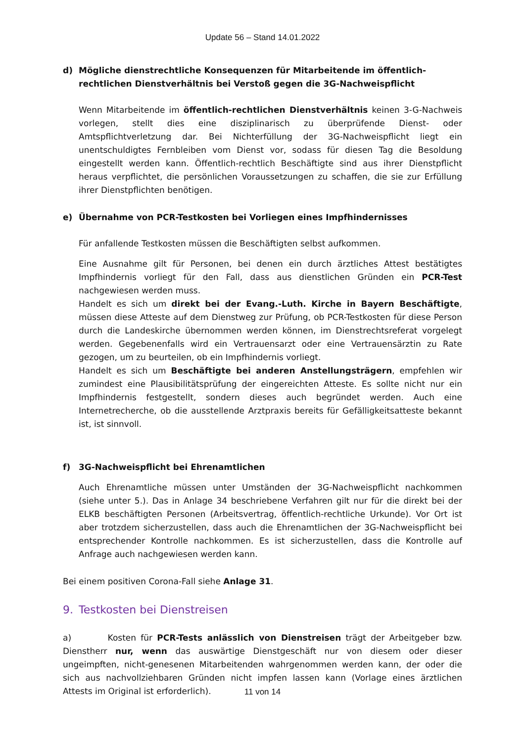Update 56 – Stand 14.01.2022
d) Mögliche dienstrechtliche Konsequenzen für Mitarbeitende im öffentlich-rechtlichen Dienstverhältnis bei Verstoß gegen die 3G-Nachweispflicht
Wenn Mitarbeitende im öffentlich-rechtlichen Dienstverhältnis keinen 3-G-Nachweis vorlegen, stellt dies eine disziplinarisch zu überprüfende Dienst- oder Amtspflichtverletzung dar. Bei Nichterfüllung der 3G-Nachweispflicht liegt ein unentschuldigtes Fernbleiben vom Dienst vor, sodass für diesen Tag die Besoldung eingestellt werden kann. Öffentlich-rechtlich Beschäftigte sind aus ihrer Dienstpflicht heraus verpflichtet, die persönlichen Voraussetzungen zu schaffen, die sie zur Erfüllung ihrer Dienstpflichten benötigen.
e) Übernahme von PCR-Testkosten bei Vorliegen eines Impfhindernisses
Für anfallende Testkosten müssen die Beschäftigten selbst aufkommen.
Eine Ausnahme gilt für Personen, bei denen ein durch ärztliches Attest bestätigtes Impfhindernis vorliegt für den Fall, dass aus dienstlichen Gründen ein PCR-Test nachgewiesen werden muss.
Handelt es sich um direkt bei der Evang.-Luth. Kirche in Bayern Beschäftigte, müssen diese Atteste auf dem Dienstweg zur Prüfung, ob PCR-Testkosten für diese Person durch die Landeskirche übernommen werden können, im Dienstrechtsreferat vorgelegt werden. Gegebenenfalls wird ein Vertrauensarzt oder eine Vertrauensärztin zu Rate gezogen, um zu beurteilen, ob ein Impfhindernis vorliegt.
Handelt es sich um Beschäftigte bei anderen Anstellungsträgern, empfehlen wir zumindest eine Plausibilitätsprüfung der eingereichten Atteste. Es sollte nicht nur ein Impfhindernis festgestellt, sondern dieses auch begründet werden. Auch eine Internetrecherche, ob die ausstellende Arztpraxis bereits für Gefälligkeitsatteste bekannt ist, ist sinnvoll.
f) 3G-Nachweispflicht bei Ehrenamtlichen
Auch Ehrenamtliche müssen unter Umständen der 3G-Nachweispflicht nachkommen (siehe unter 5.). Das in Anlage 34 beschriebene Verfahren gilt nur für die direkt bei der ELKB beschäftigten Personen (Arbeitsvertrag, öffentlich-rechtliche Urkunde). Vor Ort ist aber trotzdem sicherzustellen, dass auch die Ehrenamtlichen der 3G-Nachweispflicht bei entsprechender Kontrolle nachkommen. Es ist sicherzustellen, dass die Kontrolle auf Anfrage auch nachgewiesen werden kann.
Bei einem positiven Corona-Fall siehe Anlage 31.
9. Testkosten bei Dienstreisen
a) Kosten für PCR-Tests anlässlich von Dienstreisen trägt der Arbeitgeber bzw. Dienstherr nur, wenn das auswärtige Dienstgeschäft nur von diesem oder dieser ungeimpften, nicht-genesenen Mitarbeitenden wahrgenommen werden kann, der oder die sich aus nachvollziehbaren Gründen nicht impfen lassen kann (Vorlage eines ärztlichen Attests im Original ist erforderlich).
11 von 14